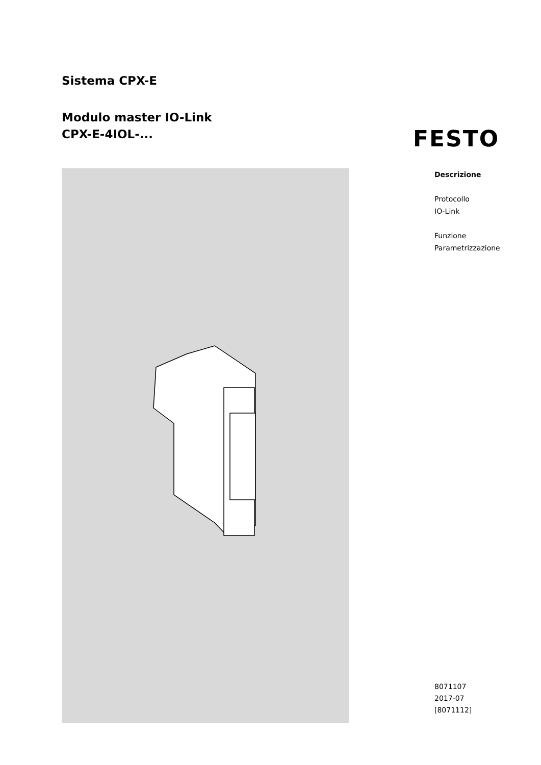Sistema CPX-E
Modulo master IO-Link
CPX-E-4IOL-...
FESTO
Descrizione
Protocollo
IO-Link
Funzione
Parametrizzazione
8071107
2017-07
[8071112]